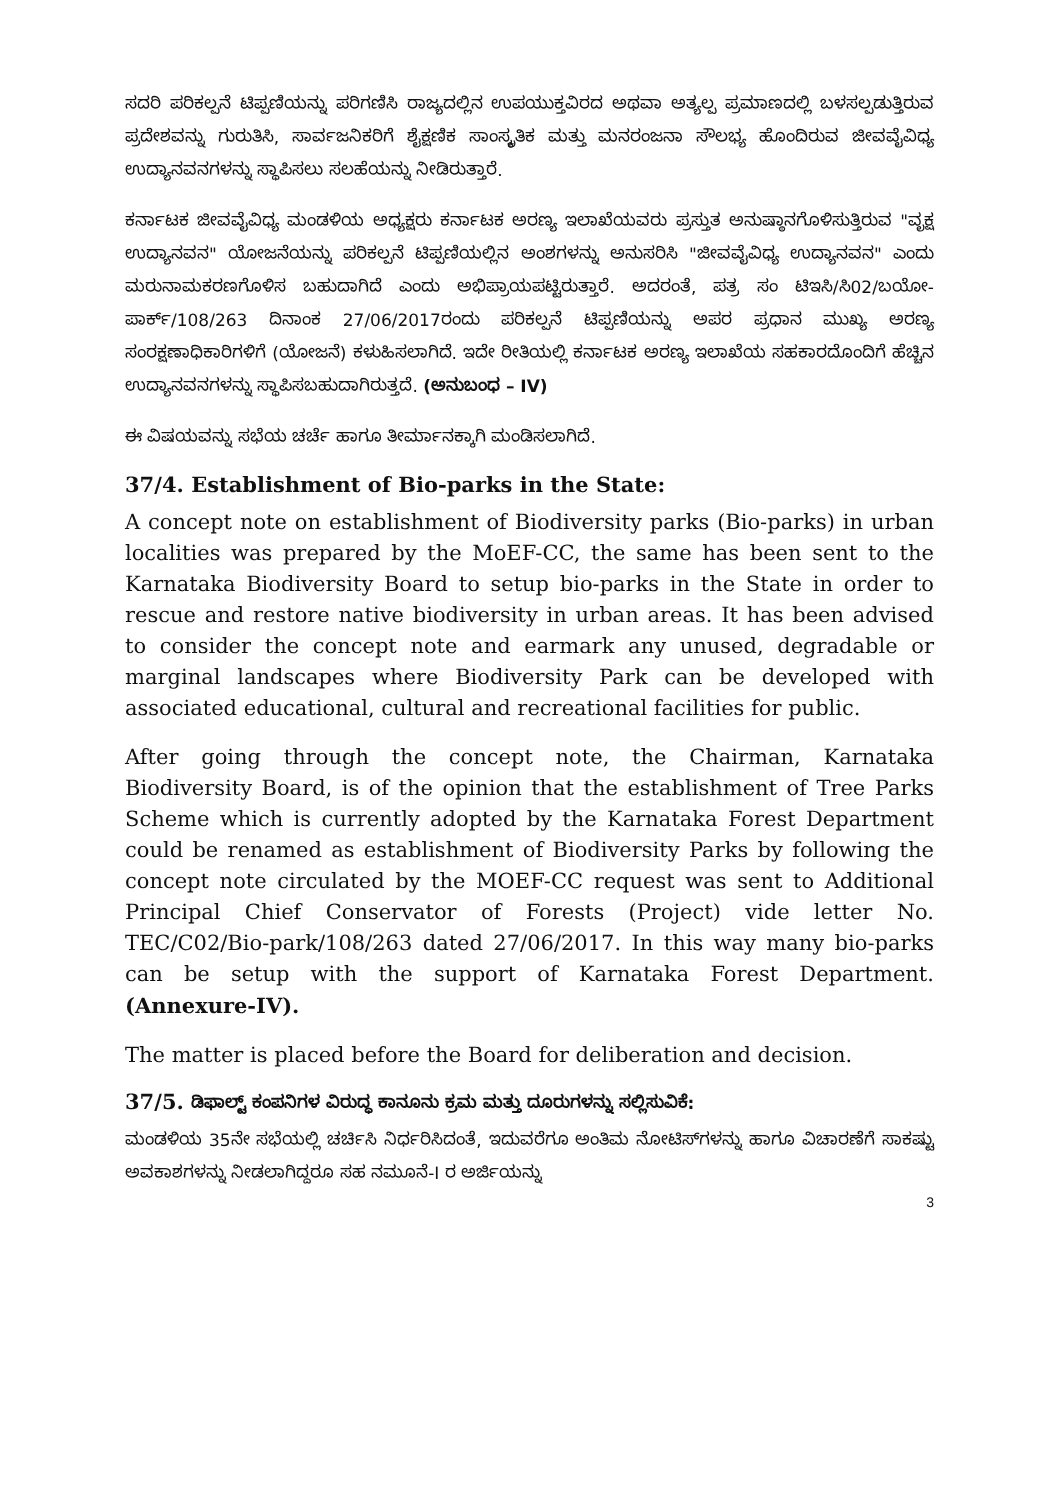ಸದರಿ ಪರಿಕಲ್ಪನೆ ಟಿಪ್ಪಣಿಯನ್ನು ಪರಿಗಣಿಸಿ ರಾಜ್ಯದಲ್ಲಿನ ಉಪಯುಕ್ತವಿರದ ಅಥವಾ ಅತ್ಯಲ್ಪ ಪ್ರಮಾಣದಲ್ಲಿ ಬಳಸಲ್ಪಡುತ್ತಿರುವ ಪ್ರದೇಶವನ್ನು ಗುರುತಿಸಿ, ಸಾರ್ವಜನಿಕರಿಗೆ ಶೈಕ್ಷಣಿಕ ಸಾಂಸ್ಕೃತಿಕ ಮತ್ತು ಮನರಂಜನಾ ಸೌಲಭ್ಯ ಹೊಂದಿರುವ ಜೀವವೈವಿಧ್ಯ ಉದ್ಯಾನವನಗಳನ್ನು ಸ್ಥಾಪಿಸಲು ಸಲಹೆಯನ್ನು ನೀಡಿರುತ್ತಾರೆ.
ಕರ್ನಾಟಕ ಜೀವವೈವಿಧ್ಯ ಮಂಡಳಿಯ ಅಧ್ಯಕ್ಷರು ಕರ್ನಾಟಕ ಅರಣ್ಯ ಇಲಾಖೆಯವರು ಪ್ರಸ್ತುತ ಅನುಷ್ಠಾನಗೊಳಿಸುತ್ತಿರುವ "ವೃಕ್ಷ ಉದ್ಯಾನವನ" ಯೋಜನೆಯನ್ನು ಪರಿಕಲ್ಪನೆ ಟಿಪ್ಪಣಿಯಲ್ಲಿನ ಅಂಶಗಳನ್ನು ಅನುಸರಿಸಿ "ಜೀವವೈವಿಧ್ಯ ಉದ್ಯಾನವನ" ಎಂದು ಮರುನಾಮಕರಣಗೊಳಿಸ ಬಹುದಾಗಿದೆ ಎಂದು ಅಭಿಪ್ರಾಯಪಟ್ಟಿರುತ್ತಾರೆ. ಅದರಂತೆ, ಪತ್ರ ಸಂ ಟಿಇಸಿ/ಸಿ02/ಬಯೋ-ಪಾರ್ಕ್/108/263 ದಿನಾಂಕ 27/06/2017ರಂದು ಪರಿಕಲ್ಪನೆ ಟಿಪ್ಪಣಿಯನ್ನು ಅಪರ ಪ್ರಧಾನ ಮುಖ್ಯ ಅರಣ್ಯ ಸಂರಕ್ಷಣಾಧಿಕಾರಿಗಳಿಗೆ (ಯೋಜನೆ) ಕಳುಹಿಸಲಾಗಿದೆ. ಇದೇ ರೀತಿಯಲ್ಲಿ ಕರ್ನಾಟಕ ಅರಣ್ಯ ಇಲಾಖೆಯ ಸಹಕಾರದೊಂದಿಗೆ ಹೆಚ್ಚಿನ ಉದ್ಯಾನವನಗಳನ್ನು ಸ್ಥಾಪಿಸಬಹುದಾಗಿರುತ್ತದೆ. (ಅನುಬಂಧ – IV)
ಈ ವಿಷಯವನ್ನು ಸಭೆಯ ಚರ್ಚೆ ಹಾಗೂ ತೀರ್ಮಾನಕ್ಕಾಗಿ ಮಂಡಿಸಲಾಗಿದೆ.
37/4. Establishment of Bio-parks in the State:
A concept note on establishment of Biodiversity parks (Bio-parks) in urban localities was prepared by the MoEF-CC, the same has been sent to the Karnataka Biodiversity Board to setup bio-parks in the State in order to rescue and restore native biodiversity in urban areas. It has been advised to consider the concept note and earmark any unused, degradable or marginal landscapes where Biodiversity Park can be developed with associated educational, cultural and recreational facilities for public.
After going through the concept note, the Chairman, Karnataka Biodiversity Board, is of the opinion that the establishment of Tree Parks Scheme which is currently adopted by the Karnataka Forest Department could be renamed as establishment of Biodiversity Parks by following the concept note circulated by the MOEF-CC request was sent to Additional Principal Chief Conservator of Forests (Project) vide letter No. TEC/C02/Bio-park/108/263 dated 27/06/2017. In this way many bio-parks can be setup with the support of Karnataka Forest Department. (Annexure-IV).
The matter is placed before the Board for deliberation and decision.
37/5. ಡಿಫಾಲ್ಟ್ ಕಂಪನಿಗಳ ವಿರುದ್ಧ ಕಾನೂನು ಕ್ರಮ ಮತ್ತು ದೂರುಗಳನ್ನು ಸಲ್ಲಿಸುವಿಕೆ:
ಮಂಡಳಿಯ 35ನೇ ಸಭೆಯಲ್ಲಿ ಚರ್ಚಿಸಿ ನಿರ್ಧರಿಸಿದಂತೆ, ಇದುವರೆಗೂ ಅಂತಿಮ ನೋಟಿಸ್‌ಗಳನ್ನು ಹಾಗೂ ವಿಚಾರಣೆಗೆ ಸಾಕಷ್ಟು ಅವಕಾಶಗಳನ್ನು ನೀಡಲಾಗಿದ್ದರೂ ಸಹ ನಮೂನೆ-I ರ ಅರ್ಜಿಯನ್ನು
3